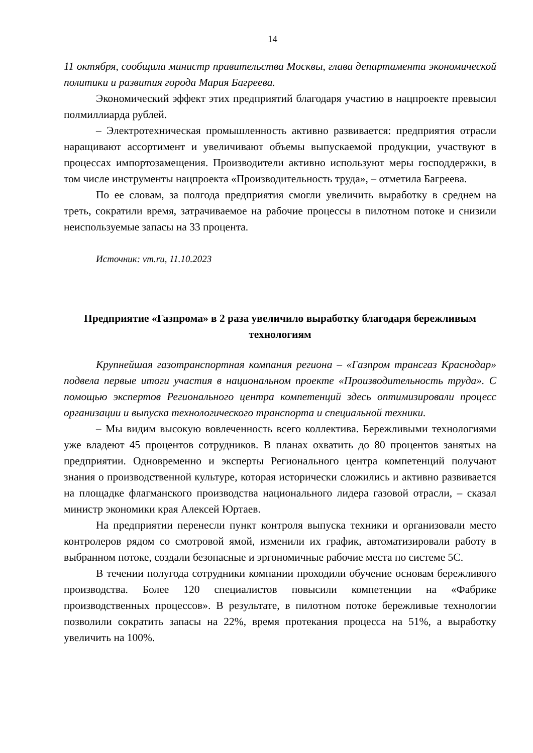14
11 октября, сообщила министр правительства Москвы, глава департамента экономической политики и развития города Мария Багреева.
Экономический эффект этих предприятий благодаря участию в нацпроекте превысил полмиллиарда рублей.
– Электротехническая промышленность активно развивается: предприятия отрасли наращивают ассортимент и увеличивают объемы выпускаемой продукции, участвуют в процессах импортозамещения. Производители активно используют меры господдержки, в том числе инструменты нацпроекта «Производительность труда», – отметила Багреева.
По ее словам, за полгода предприятия смогли увеличить выработку в среднем на треть, сократили время, затрачиваемое на рабочие процессы в пилотном потоке и снизили неиспользуемые запасы на 33 процента.
Источник: vm.ru, 11.10.2023
Предприятие «Газпрома» в 2 раза увеличило выработку благодаря бережливым технологиям
Крупнейшая газотранспортная компания региона – «Газпром трансгаз Краснодар» подвела первые итоги участия в национальном проекте «Производительность труда». С помощью экспертов Регионального центра компетенций здесь оптимизировали процесс организации и выпуска технологического транспорта и специальной техники.
– Мы видим высокую вовлеченность всего коллектива. Бережливыми технологиями уже владеют 45 процентов сотрудников. В планах охватить до 80 процентов занятых на предприятии. Одновременно и эксперты Регионального центра компетенций получают знания о производственной культуре, которая исторически сложились и активно развивается на площадке флагманского производства национального лидера газовой отрасли, – сказал министр экономики края Алексей Юртаев.
На предприятии перенесли пункт контроля выпуска техники и организовали место контролеров рядом со смотровой ямой, изменили их график, автоматизировали работу в выбранном потоке, создали безопасные и эргономичные рабочие места по системе 5С.
В течении полугода сотрудники компании проходили обучение основам бережливого производства. Более 120 специалистов повысили компетенции на «Фабрике производственных процессов». В результате, в пилотном потоке бережливые технологии позволили сократить запасы на 22%, время протекания процесса на 51%, а выработку увеличить на 100%.